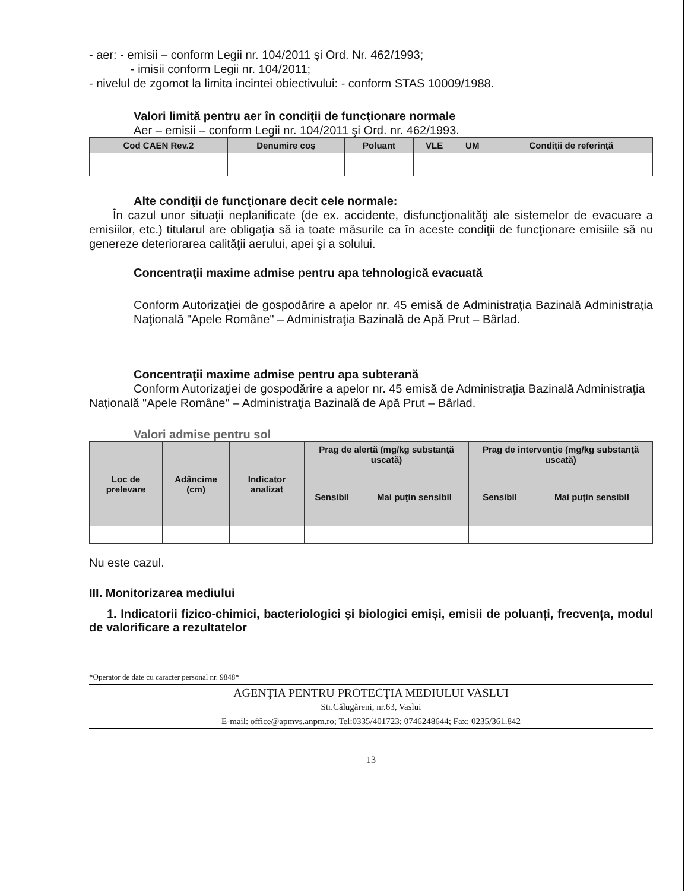- aer: - emisii – conform Legii nr. 104/2011 şi Ord. Nr. 462/1993;
- imisii conform Legii nr. 104/2011;
- nivelul de zgomot la limita incintei obiectivului: - conform STAS 10009/1988.
Valori limită pentru aer în condiţii de funcţionare normale
Aer – emisii – conform Legii nr. 104/2011 şi Ord. nr. 462/1993.
| Cod CAEN Rev.2 | Denumire coş | Poluant | VLE | UM | Condiţii de referinţă |
| --- | --- | --- | --- | --- | --- |
Alte condiţii de funcţionare decit cele normale:
În cazul unor situaţii neplanificate (de ex. accidente, disfuncţionalităţi ale sistemelor de evacuare a emisiilor, etc.) titularul are obligaţia să ia toate măsurile ca în aceste condiţii de funcţionare emisiile să nu genereze deteriorarea calităţii aerului, apei şi a solului.
Concentraţii maxime admise pentru apa tehnologică evacuată
Conform Autorizaţiei de gospodărire a apelor nr. 45 emisă de Administraţia Bazinală Administraţia Naţională "Apele Române" – Administraţia Bazinală de Apă Prut – Bârlad.
Concentraţii maxime admise pentru apa subterană
Conform Autorizaţiei de gospodărire a apelor nr. 45 emisă de Administraţia Bazinală Administraţia Naţională "Apele Române" – Administraţia Bazinală de Apă Prut – Bârlad.
Valori admise pentru sol
| Loc de prelevare | Adâncime (cm) | Indicator analizat | Prag de alertă (mg/kg substanţă uscată) | | Prag de intervenţie (mg/kg substanţă uscată) | |
| --- | --- | --- | --- | --- | --- | --- |
| | | | Sensibil | Mai puţin sensibil | Sensibil | Mai puţin sensibil |
Nu este cazul.
III. Monitorizarea mediului
1. Indicatorii fizico-chimici, bacteriologici și biologici emiși, emisii de poluanți, frecvența, modul de valorificare a rezultatelor
*Operator de date cu caracter personal nr. 9848*
AGENŢIA PENTRU PROTECŢIA MEDIULUI VASLUI
Str.Călugăreni, nr.63, Vaslui
E-mail: office@apmvs.anpm.ro; Tel:0335/401723; 0746248644; Fax: 0235/361.842
13